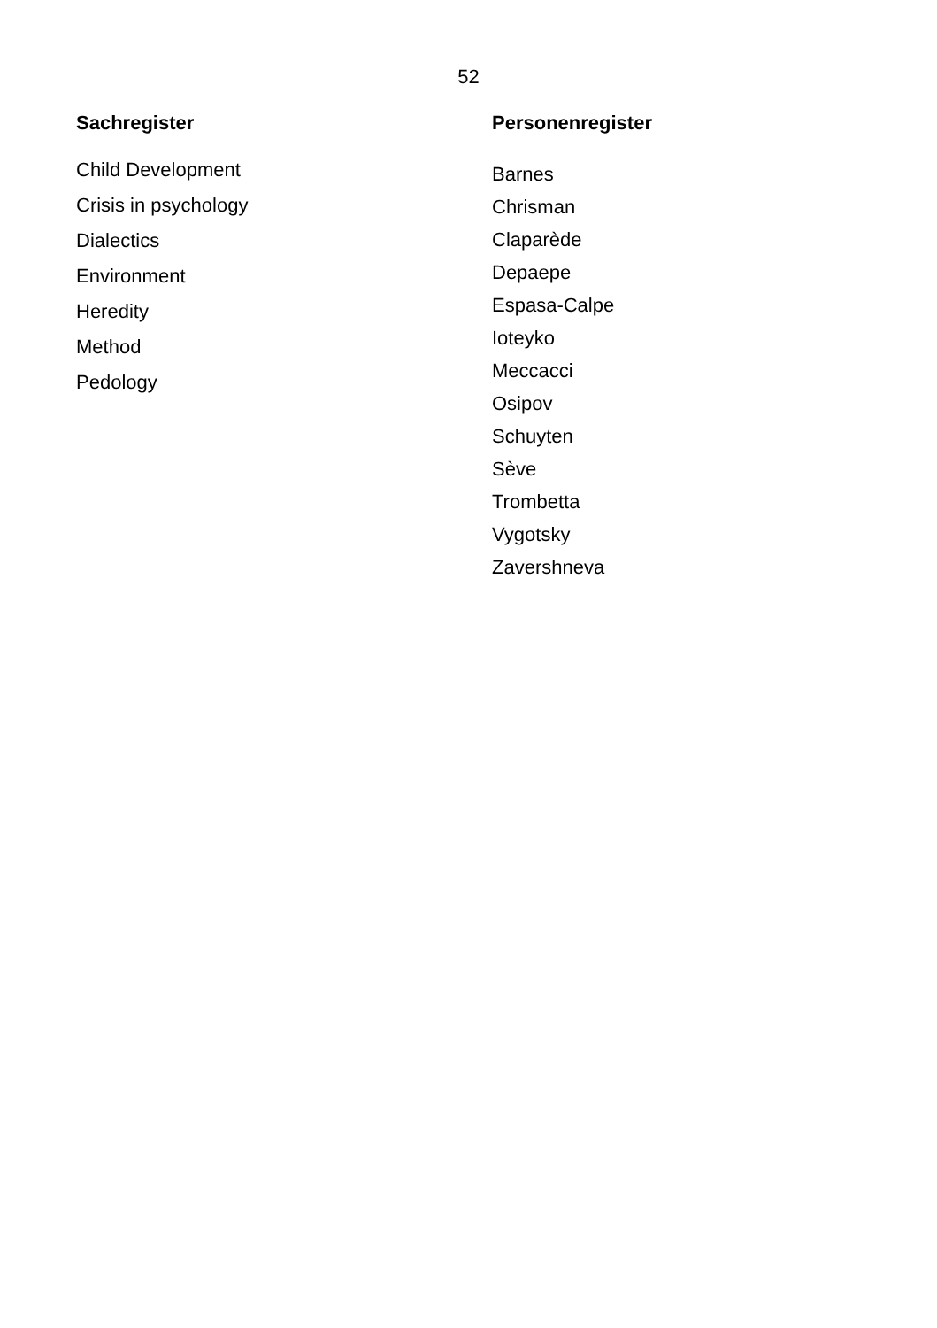52
Sachregister
Child Development
Crisis in psychology
Dialectics
Environment
Heredity
Method
Pedology
Personenregister
Barnes
Chrisman
Claparède
Depaepe
Espasa-Calpe
Ioteyko
Meccacci
Osipov
Schuyten
Sève
Trombetta
Vygotsky
Zavershneva